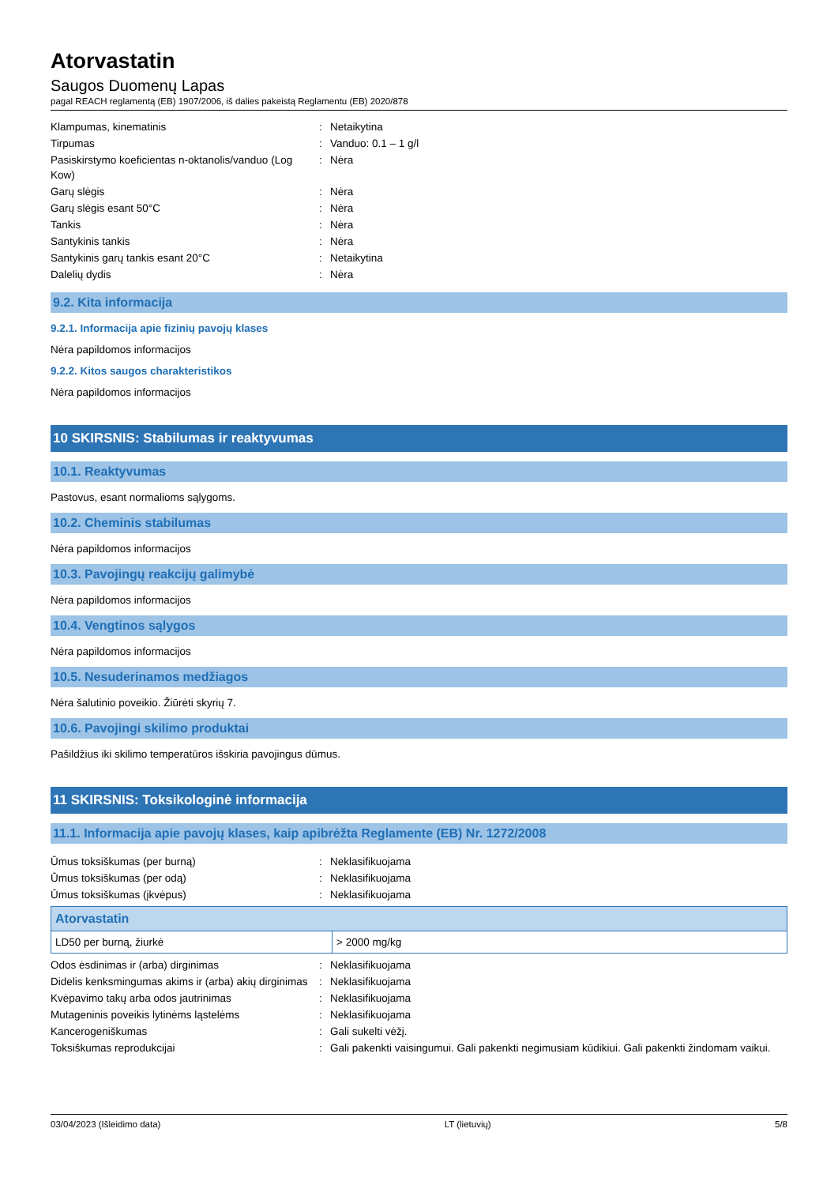Atorvastatin
Saugos Duomenų Lapas
pagal REACH reglamentą (EB) 1907/2006, iš dalies pakeistą Reglamentu (EB) 2020/878
| Klampumas, kinematinis | : | Netaikytina |
| Tirpumas | : | Vanduo: 0.1 – 1 g/l |
| Pasiskirstymo koeficientas n-oktanolis/vanduo (Log Kow) | : | Nėra |
| Garų slėgis | : | Nėra |
| Garų slėgis esant 50°C | : | Nėra |
| Tankis | : | Nėra |
| Santykinis tankis | : | Nėra |
| Santykinis garų tankis esant 20°C | : | Netaikytina |
| Dalelių dydis | : | Nėra |
9.2. Kita informacija
9.2.1. Informacija apie fizinių pavojų klases
Nėra papildomos informacijos
9.2.2. Kitos saugos charakteristikos
Nėra papildomos informacijos
10 SKIRSNIS: Stabilumas ir reaktyvumas
10.1. Reaktyvumas
Pastovus, esant normalioms sąlygoms.
10.2. Cheminis stabilumas
Nėra papildomos informacijos
10.3. Pavojingų reakcijų galimybė
Nėra papildomos informacijos
10.4. Vengtinos sąlygos
Nėra papildomos informacijos
10.5. Nesuderinamos medžiagos
Nėra šalutinio poveikio. Žiūrėti skyrių 7.
10.6. Pavojingi skilimo produktai
Pašildžius iki skilimo temperatūros išskiria pavojingus dūmus.
11 SKIRSNIS: Toksikologinė informacija
11.1. Informacija apie pavojų klases, kaip apibrėžta Reglamente (EB) Nr. 1272/2008
| Ūmus toksiškumas (per burną) | : | Neklasifikuojama |
| Ūmus toksiškumas (per odą) | : | Neklasifikuojama |
| Ūmus toksiškumas (įkvėpus) | : | Neklasifikuojama |
| Atorvastatin | |
| --- | --- |
| LD50 per burną, žiurkė | > 2000 mg/kg |
| Odos ėsdinimas ir (arba) dirginimas | : | Neklasifikuojama |
| Didelis kenksmingumas akims ir (arba) akių dirginimas | : | Neklasifikuojama |
| Kvėpavimo takų arba odos jautrinimas | : | Neklasifikuojama |
| Mutageninis poveikis lytinėms ląstelėms | : | Neklasifikuojama |
| Kancerogeniškumas | : | Gali sukelti vėžį. |
| Toksiškumas reprodukcijai | : | Gali pakenkti vaisingumui. Gali pakenkti negimusiam kūdikiui. Gali pakenkti žindomam vaikui. |
03/04/2023 (Išleidimo data) LT (lietuvių) 5/8